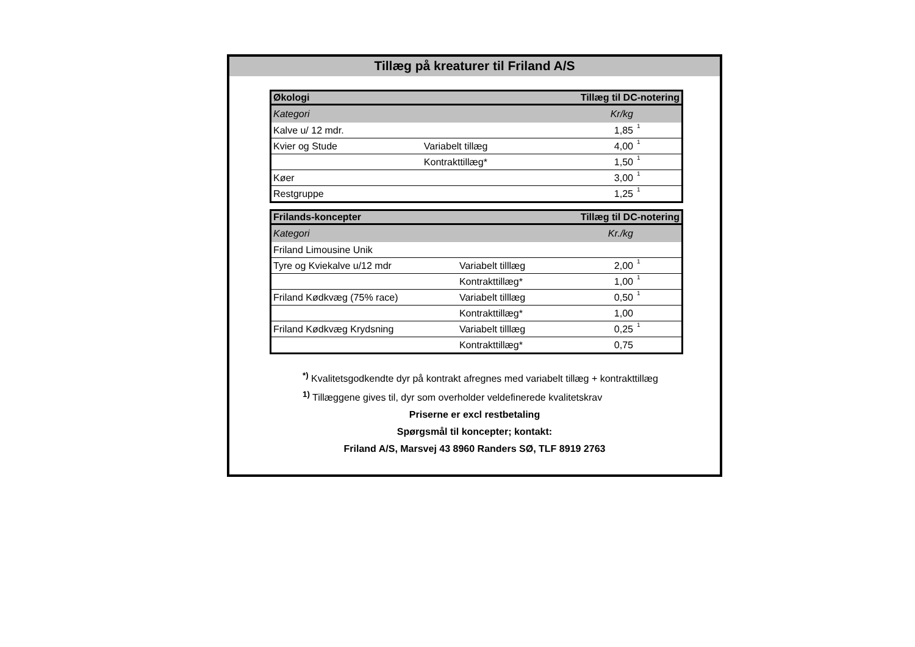Tillæg på kreaturer til Friland A/S
| Økologi | | Tillæg til DC-notering | |
| --- | --- | --- | --- |
| Kategori | | Kr/kg | |
| Kalve u/ 12 mdr. | | 1,85 | 1 |
| Kvier og Stude | Variabelt tillæg | 4,00 | 1 |
| | Kontrakttillæg* | 1,50 | 1 |
| Køer | | 3,00 | 1 |
| Restgruppe | | 1,25 | 1 |
| Frilands-koncepter | | Tillæg til DC-notering | |
| --- | --- | --- | --- |
| Kategori | | Kr./kg | |
| Friland Limousine Unik | | | |
| Tyre og Kviekalve u/12 mdr | Variabelt tilllæg | 2,00 | 1 |
| | Kontrakttillæg* | 1,00 | 1 |
| Friland Kødkvæg (75% race) | Variabelt tilllæg | 0,50 | 1 |
| | Kontrakttillæg* | 1,00 | |
| Friland Kødkvæg Krydsning | Variabelt tilllæg | 0,25 | 1 |
| | Kontrakttillæg* | 0,75 | |
<sup>*)</sup> Kvalitetsgodkendte dyr på kontrakt afregnes med variabelt tillæg + kontrakttillæg
<sup>1)</sup> Tillæggene gives til, dyr som overholder veldefinerede kvalitetskrav
Priserne er excl restbetaling
Spørgsmål til koncepter; kontakt:
Friland A/S, Marsvej 43 8960 Randers SØ, TLF 8919 2763